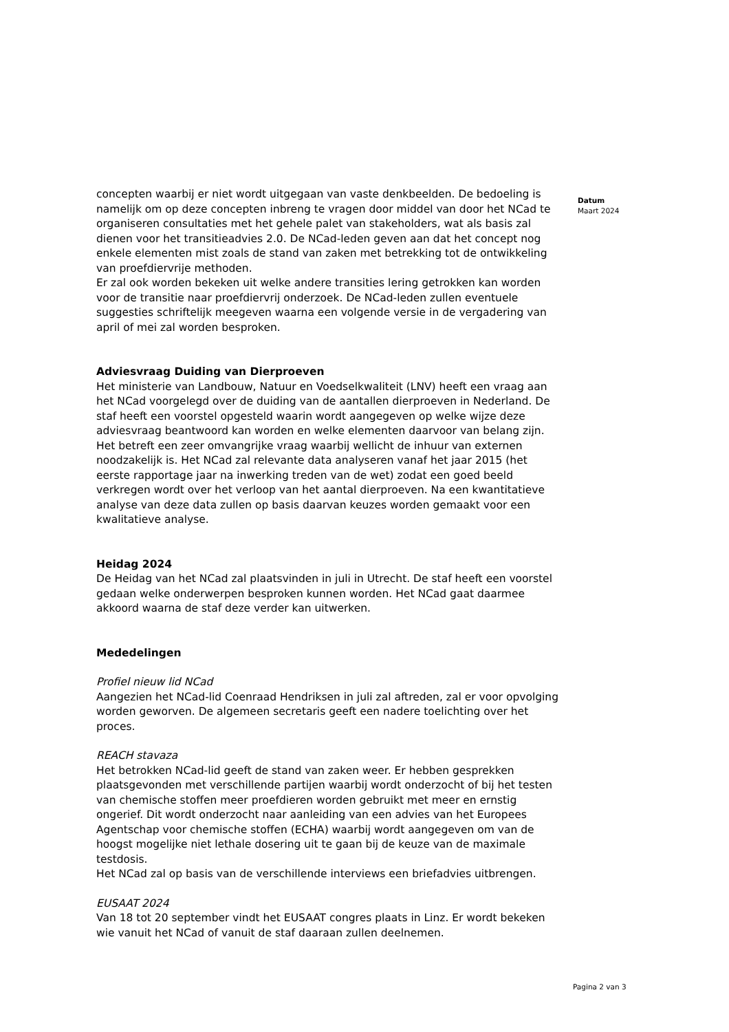concepten waarbij er niet wordt uitgegaan van vaste denkbeelden. De bedoeling is namelijk om op deze concepten inbreng te vragen door middel van door het NCad te organiseren consultaties met het gehele palet van stakeholders, wat als basis zal dienen voor het transitieadvies 2.0. De NCad-leden geven aan dat het concept nog enkele elementen mist zoals de stand van zaken met betrekking tot de ontwikkeling van proefdiervrije methoden.
Er zal ook worden bekeken uit welke andere transities lering getrokken kan worden voor de transitie naar proefdiervrij onderzoek. De NCad-leden zullen eventuele suggesties schriftelijk meegeven waarna een volgende versie in de vergadering van april of mei zal worden besproken.
Adviesvraag Duiding van Dierproeven
Het ministerie van Landbouw, Natuur en Voedselkwaliteit (LNV) heeft een vraag aan het NCad voorgelegd over de duiding van de aantallen dierproeven in Nederland. De staf heeft een voorstel opgesteld waarin wordt aangegeven op welke wijze deze adviesvraag beantwoord kan worden en welke elementen daarvoor van belang zijn. Het betreft een zeer omvangrijke vraag waarbij wellicht de inhuur van externen noodzakelijk is. Het NCad zal relevante data analyseren vanaf het jaar 2015 (het eerste rapportage jaar na inwerking treden van de wet) zodat een goed beeld verkregen wordt over het verloop van het aantal dierproeven. Na een kwantitatieve analyse van deze data zullen op basis daarvan keuzes worden gemaakt voor een kwalitatieve analyse.
Heidag 2024
De Heidag van het NCad zal plaatsvinden in juli in Utrecht. De staf heeft een voorstel gedaan welke onderwerpen besproken kunnen worden. Het NCad gaat daarmee akkoord waarna de staf deze verder kan uitwerken.
Mededelingen
Profiel nieuw lid NCad
Aangezien het NCad-lid Coenraad Hendriksen in juli zal aftreden, zal er voor opvolging worden geworven. De algemeen secretaris geeft een nadere toelichting over het proces.
REACH stavaza
Het betrokken NCad-lid geeft de stand van zaken weer. Er hebben gesprekken plaatsgevonden met verschillende partijen waarbij wordt onderzocht of bij het testen van chemische stoffen meer proefdieren worden gebruikt met meer en ernstig ongerief. Dit wordt onderzocht naar aanleiding van een advies van het Europees Agentschap voor chemische stoffen (ECHA) waarbij wordt aangegeven om van de hoogst mogelijke niet lethale dosering uit te gaan bij de keuze van de maximale testdosis.
Het NCad zal op basis van de verschillende interviews een briefadvies uitbrengen.
EUSAAT 2024
Van 18 tot 20 september vindt het EUSAAT congres plaats in Linz. Er wordt bekeken wie vanuit het NCad of vanuit de staf daaraan zullen deelnemen.
Datum
Maart 2024
Pagina 2 van 3